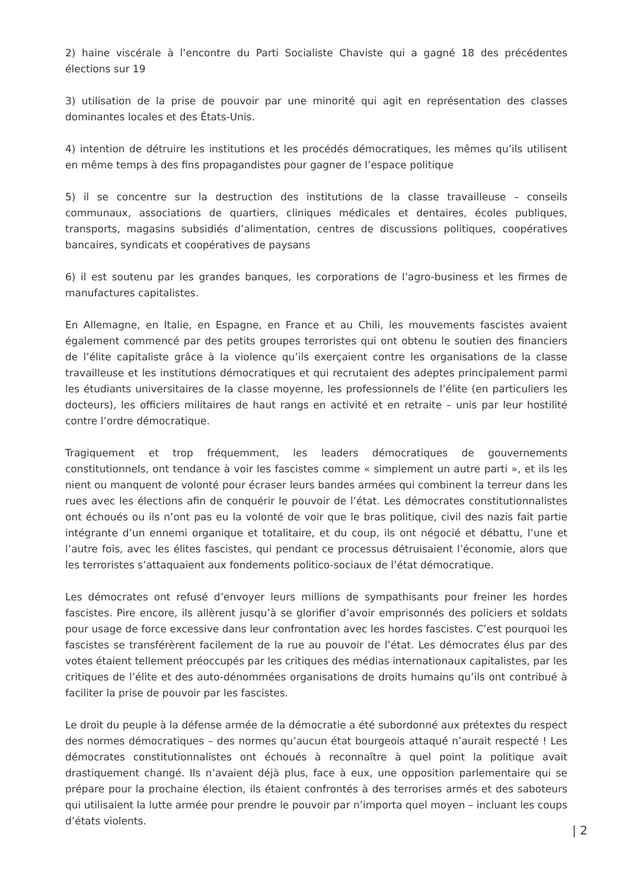2) haine viscérale à l’encontre du Parti Socialiste Chaviste qui a gagné 18 des précédentes élections sur 19
3) utilisation de la prise de pouvoir par une minorité qui agit en représentation des classes dominantes locales et des États-Unis.
4) intention de détruire les institutions et les procédés démocratiques, les mêmes qu’ils utilisent en même temps à des fins propagandistes pour gagner de l’espace politique
5) il se concentre sur la destruction des institutions de la classe travailleuse – conseils communaux, associations de quartiers, cliniques médicales et dentaires, écoles publiques, transports, magasins subsidiés d’alimentation, centres de discussions politiques, coopératives bancaires, syndicats et coopératives de paysans
6) il est soutenu par les grandes banques, les corporations de l’agro-business et les firmes de manufactures capitalistes.
En Allemagne, en Italie, en Espagne, en France et au Chili, les mouvements fascistes avaient également commencé par des petits groupes terroristes qui ont obtenu le soutien des financiers de l’élite capitaliste grâce à la violence qu’ils exerçaient contre les organisations de la classe travailleuse et les institutions démocratiques et qui recrutaient des adeptes principalement parmi les étudiants universitaires de la classe moyenne, les professionnels de l’élite (en particuliers les docteurs), les officiers militaires de haut rangs en activité et en retraite – unis par leur hostilité contre l’ordre démocratique.
Tragiquement et trop fréquemment, les leaders démocratiques de gouvernements constitutionnels, ont tendance à voir les fascistes comme « simplement un autre parti », et ils les nient ou manquent de volonté pour écraser leurs bandes armées qui combinent la terreur dans les rues avec les élections afin de conquérir le pouvoir de l’état. Les démocrates constitutionnalistes ont échoués ou ils n’ont pas eu la volonté de voir que le bras politique, civil des nazis fait partie intégrante d’un ennemi organique et totalitaire, et du coup, ils ont négocié et débattu, l’une et l’autre fois, avec les élites fascistes, qui pendant ce processus détruisaient l’économie, alors que les terroristes s’attaquaient aux fondements politico-sociaux de l’état démocratique.
Les démocrates ont refusé d’envoyer leurs millions de sympathisants pour freiner les hordes fascistes. Pire encore, ils allèrent jusqu’à se glorifier d’avoir emprisonnés des policiers et soldats pour usage de force excessive dans leur confrontation avec les hordes fascistes. C’est pourquoi les fascistes se transférèrent facilement de la rue au pouvoir de l’état. Les démocrates élus par des votes étaient tellement préoccupés par les critiques des médias internationaux capitalistes, par les critiques de l’élite et des auto-dénommées organisations de droits humains qu’ils ont contribué à faciliter la prise de pouvoir par les fascistes.
Le droit du peuple à la défense armée de la démocratie a été subordonné aux prétextes du respect des normes démocratiques – des normes qu’aucun état bourgeois attaqué n’aurait respecté ! Les démocrates constitutionnalistes ont échoués à reconnaître à quel point la politique avait drastiquement changé. Ils n’avaient déjà plus, face à eux, une opposition parlementaire qui se prépare pour la prochaine élection, ils étaient confrontés à des terrorises armés et des saboteurs qui utilisaient la lutte armée pour prendre le pouvoir par n’importa quel moyen – incluant les coups d’états violents.
| 2